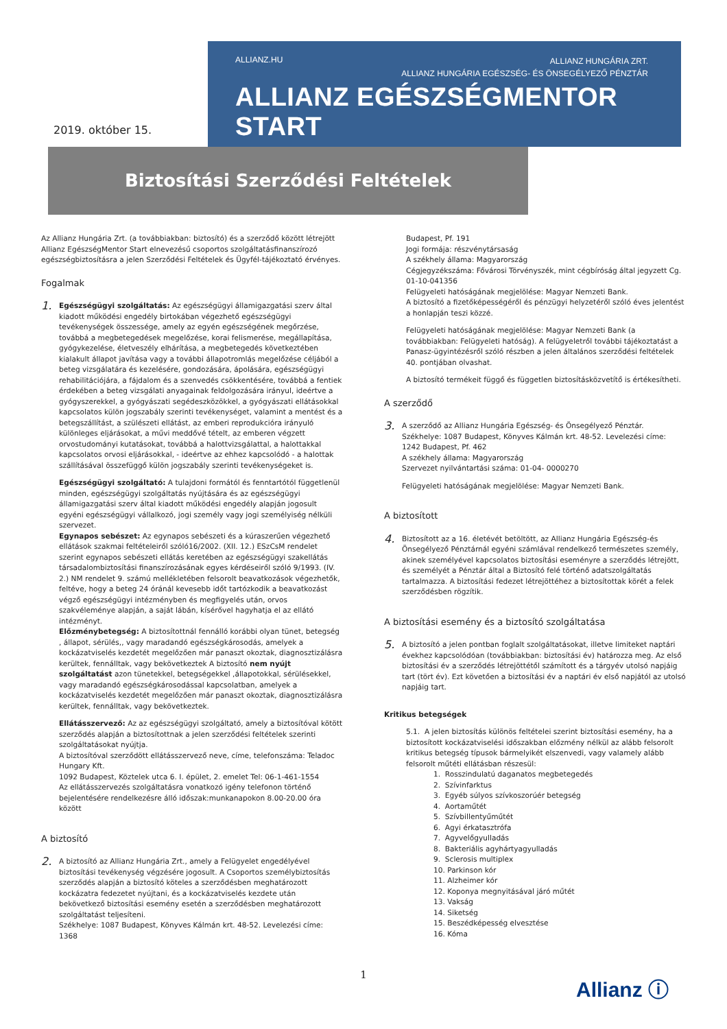ALLIANZ.HU ALLIANZ HUNGÁRIA ZRT.
ALLIANZ HUNGÁRIA EGÉSZSÉG- ÉS ÖNSEGÉLYEZŐ PÉNZTÁR
ALLIANZ EGÉSZSÉGMENTOR START
2019. október 15.
Biztosítási Szerződési Feltételek
Az Allianz Hungária Zrt. (a továbbiakban: biztosító) és a szerződő között létrejött Allianz EgészségMentor Start elnevezésű csoportos szolgáltatásfinanszírozó egészségbiztosításra a jelen Szerződési Feltételek és Ügyfél-tájékoztató érvényes.
Fogalmak
1.
Egészségügyi szolgáltatás: Az egészségügyi államigazgatási szerv által kiadott működési engedély birtokában végezhető egészségügyi tevékenységek összessége, amely az egyén egészségének megőrzése, továbbá a megbetegedések megelőzése, korai felismerése, megállapítása, gyógykezelése, életveszély elhárítása, a megbetegedés következtében kialakult állapot javítása vagy a további állapotromlás megelőzése céljából a beteg vizsgálatára és kezelésére, gondozására, ápolására, egészségügyi rehabilitációjára, a fájdalom és a szenvedés csökkentésére, továbbá a fentiek érdekében a beteg vizsgálati anyagainak feldolgozására irányul, ideértve a gyógyszerekkel, a gyógyászati segédeszközökkel, a gyógyászati ellátásokkal kapcsolatos külön jogszabály szerinti tevékenységet, valamint a mentést és a betegszállítást, a szülészeti ellátást, az emberi reprodukcióra irányuló különleges eljárásokat, a művi meddővé tételt, az emberen végzett orvostudományi kutatásokat, továbbá a halottvizsgálattal, a halottakkal kapcsolatos orvosi eljárásokkal, - ideértve az ehhez kapcsolódó - a halottak szállításával összefüggő külön jogszabály szerinti tevékenységeket is.
Egészségügyi szolgáltató: A tulajdoni formától és fenntartótól függetlenül minden, egészségügyi szolgáltatás nyújtására és az egészségügyi államigazgatási szerv által kiadott működési engedély alapján jogosult egyéni egészségügyi vállalkozó, jogi személy vagy jogi személyiség nélküli szervezet.
Egynapos sebészet: Az egynapos sebészeti és a kúraszerűen végezhető ellátások szakmai feltételeiről szóló16/2002. (XII. 12.) ESzCsM rendelet szerint egynapos sebészeti ellátás keretében az egészségügyi szakellátás társadalombiztosítási finanszírozásának egyes kérdéseiről szóló 9/1993. (IV. 2.) NM rendelet 9. számú mellékletében felsorolt beavatkozások végezhetők, feltéve, hogy a beteg 24 óránál kevesebb időt tartózkodik a beavatkozást végző egészségügyi intézményben és megfigyelés után, orvos szakvéleménye alapján, a saját lábán, kísérővel hagyhatja el az ellátó intézményt.
Előzménybetegség: A biztosítottnál fennálló korábbi olyan tünet, betegség , állapot, sérülés,, vagy maradandó egészségkárosodás, amelyek a kockázatviselés kezdetét megelőzően már panaszt okoztak, diagnosztizálásra kerültek, fennálltak, vagy bekövetkeztek A biztosító nem nyújt szolgáltatást azon tünetekkel, betegségekkel ,állapotokkal, sérülésekkel, vagy maradandó egészségkárosodással kapcsolatban, amelyek a kockázatviselés kezdetét megelőzően már panaszt okoztak, diagnosztizálásra kerültek, fennálltak, vagy bekövetkeztek.
Ellátásszervező: Az az egészségügyi szolgáltató, amely a biztosítóval kötött szerződés alapján a biztosítottnak a jelen szerződési feltételek szerinti szolgáltatásokat nyújtja.
A biztosítóval szerződött ellátásszervező neve, címe, telefonszáma: Teladoc Hungary Kft.
1092 Budapest, Köztelek utca 6. I. épület, 2. emelet Tel: 06-1-461-1554
Az ellátásszervezés szolgáltatásra vonatkozó igény telefonon történő bejelentésére rendelkezésre álló időszak:munkanapokon 8.00-20.00 óra között
A biztosító
2.
A biztosító az Allianz Hungária Zrt., amely a Felügyelet engedélyével biztosítási tevékenység végzésére jogosult. A Csoportos személybiztosítás szerződés alapján a biztosító köteles a szerződésben meghatározott kockázatra fedezetet nyújtani, és a kockázatviselés kezdete után bekövetkező biztosítási esemény esetén a szerződésben meghatározott szolgáltatást teljesíteni.
Székhelye: 1087 Budapest, Könyves Kálmán krt. 48-52. Levelezési címe: 1368
Budapest, Pf. 191
Jogi formája: részvénytársaság
A székhely állama: Magyarország
Cégjegyzékszáma: Fővárosi Törvényszék, mint cégbíróság által jegyzett Cg. 01-10-041356
Felügyeleti hatóságának megjelölése: Magyar Nemzeti Bank.
A biztosító a fizetőképességéről és pénzügyi helyzetéről szóló éves jelentést a honlapján teszi közzé.
Felügyeleti hatóságának megjelölése: Magyar Nemzeti Bank (a továbbiakban: Felügyeleti hatóság). A felügyeletről további tájékoztatást a Panasz-ügyintézésről szóló részben a jelen általános szerződési feltételek 40. pontjában olvashat.
A biztosító termékeit függő és független biztosításközvetítő is értékesítheti.
A szerződő
3.
A szerződő az Allianz Hungária Egészség- és Önsegélyező Pénztár.
Székhelye: 1087 Budapest, Könyves Kálmán krt. 48-52. Levelezési címe: 1242 Budapest, Pf. 462
A székhely állama: Magyarország
Szervezet nyilvántartási száma: 01-04- 0000270
Felügyeleti hatóságának megjelölése: Magyar Nemzeti Bank.
A biztosított
4.
Biztosított az a 16. életévét betöltött, az Allianz Hungária Egészség-és Önsegélyező Pénztárnál egyéni számlával rendelkező természetes személy, akinek személyével kapcsolatos biztosítási eseményre a szerződés létrejött, és személyét a Pénztár által a Biztosító felé történő adatszolgáltatás tartalmazza. A biztosítási fedezet létrejöttéhez a biztosítottak körét a felek szerződésben rögzítik.
A biztosítási esemény és a biztosító szolgáltatása
5.
A biztosító a jelen pontban foglalt szolgáltatásokat, illetve limiteket naptári évekhez kapcsolódóan (továbbiakban: biztosítási év) határozza meg. Az első biztosítási év a szerződés létrejöttétől számított és a tárgyév utolsó napjáig tart (tört év). Ezt követően a biztosítási év a naptári év első napjától az utolsó napjáig tart.
Kritikus betegségek
5.1. A jelen biztosítás különös feltételei szerint biztosítási esemény, ha a biztosított kockázatviselési időszakban előzmény nélkül az alább felsorolt kritikus betegség típusok bármelyikét elszenvedi, vagy valamely alább felsorolt műtéti ellátásban részesül:
1. Rosszindulatú daganatos megbetegedés
2. Szívinfarktus
3. Egyéb súlyos szívkoszorúér betegség
4. Aortaműtét
5. Szívbillentyűműtét
6. Agyi érkatasztrófa
7. Agyvelőgyulladás
8. Bakteriális agyhártyagyulladás
9. Sclerosis multiplex
10. Parkinson kór
11. Alzheimer kór
12. Koponya megnyitásával járó műtét
13. Vakság
14. Siketség
15. Beszédképesség elvesztése
16. Kóma
1 Allianz ⓘ